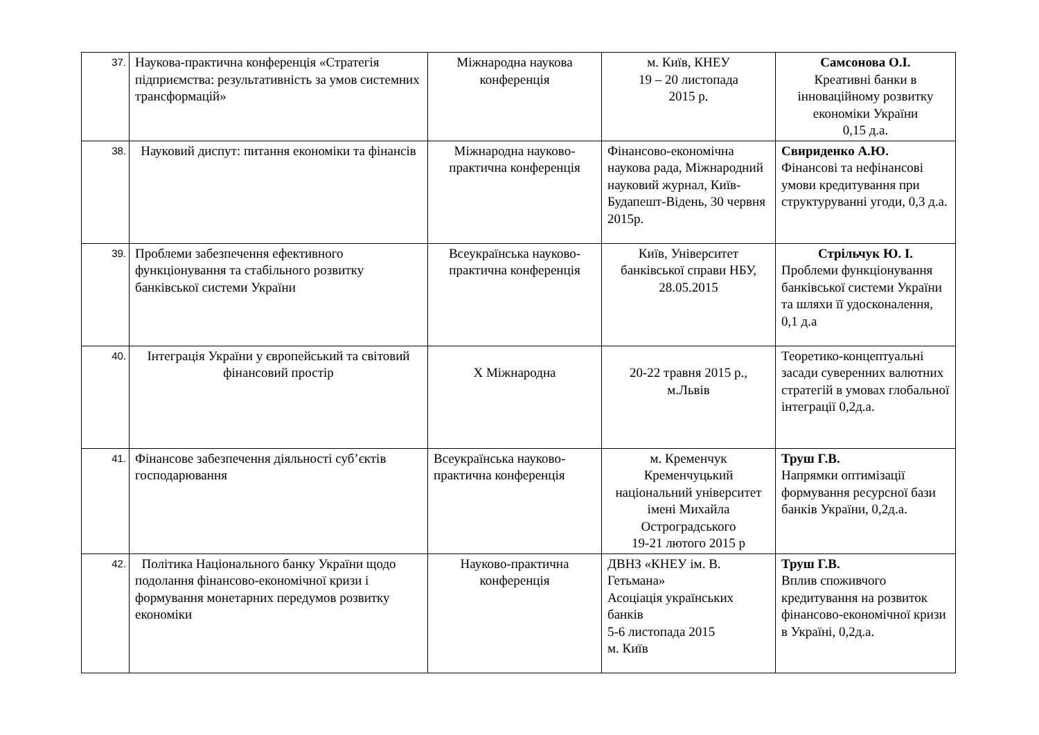| 37. | Наукова-практична конференція «Стратегія підприємства: результативність за умов системних трансформацій» | Міжнародна наукова конференція | м. Київ, КНЕУ 19 – 20 листопада 2015 р. | Самсонова О.І. Креативні банки в інноваційному розвитку економіки України 0,15 д.а. |
| 38. | Науковий диспут: питання економіки та фінансів | Міжнародна науково-практична конференція | Фінансово-економічна наукова рада, Міжнародний науковий журнал, Київ-Будапешт-Відень, 30 червня 2015р. | Свириденко А.Ю. Фінансові та нефінансові умови кредитування при структуруванні угоди, 0,3 д.а. |
| 39. | Проблеми забезпечення ефективного функціонування та стабільного розвитку банківської системи України | Всеукраїнська науково-практична конференція | Київ, Університет банківської справи НБУ, 28.05.2015 | Стрільчук Ю. І. Проблеми функціонування банківської системи України та шляхи її удосконалення, 0,1 д.а |
| 40. | Інтеграція України у європейський та світовий фінансовий простір | X Міжнародна | 20-22 травня 2015 р., м.Львів | Теоретико-концептуальні засади суверенних валютних стратегій в умовах глобальної інтеграції 0,2д.а. |
| 41. | Фінансове забезпечення діяльності суб’єктів господарювання | Всеукраїнська науково-практична конференція | м. Кременчук Кременчуцький національний університет імені Михайла Остроградського 19-21 лютого 2015 р | Труш Г.В. Напрямки оптимізації формування ресурсної бази банків України, 0,2д.а. |
| 42. | Політика Національного банку України щодо подолання фінансово-економічної кризи і формування монетарних передумов розвитку економіки | Науково-практична конференція | ДВНЗ «КНЕУ ім. В. Гетьмана» Асоціація українських банків 5-6 листопада 2015 м. Київ | Труш Г.В. Вплив споживчого кредитування на розвиток фінансово-економічної кризи в Україні, 0,2д.а. |